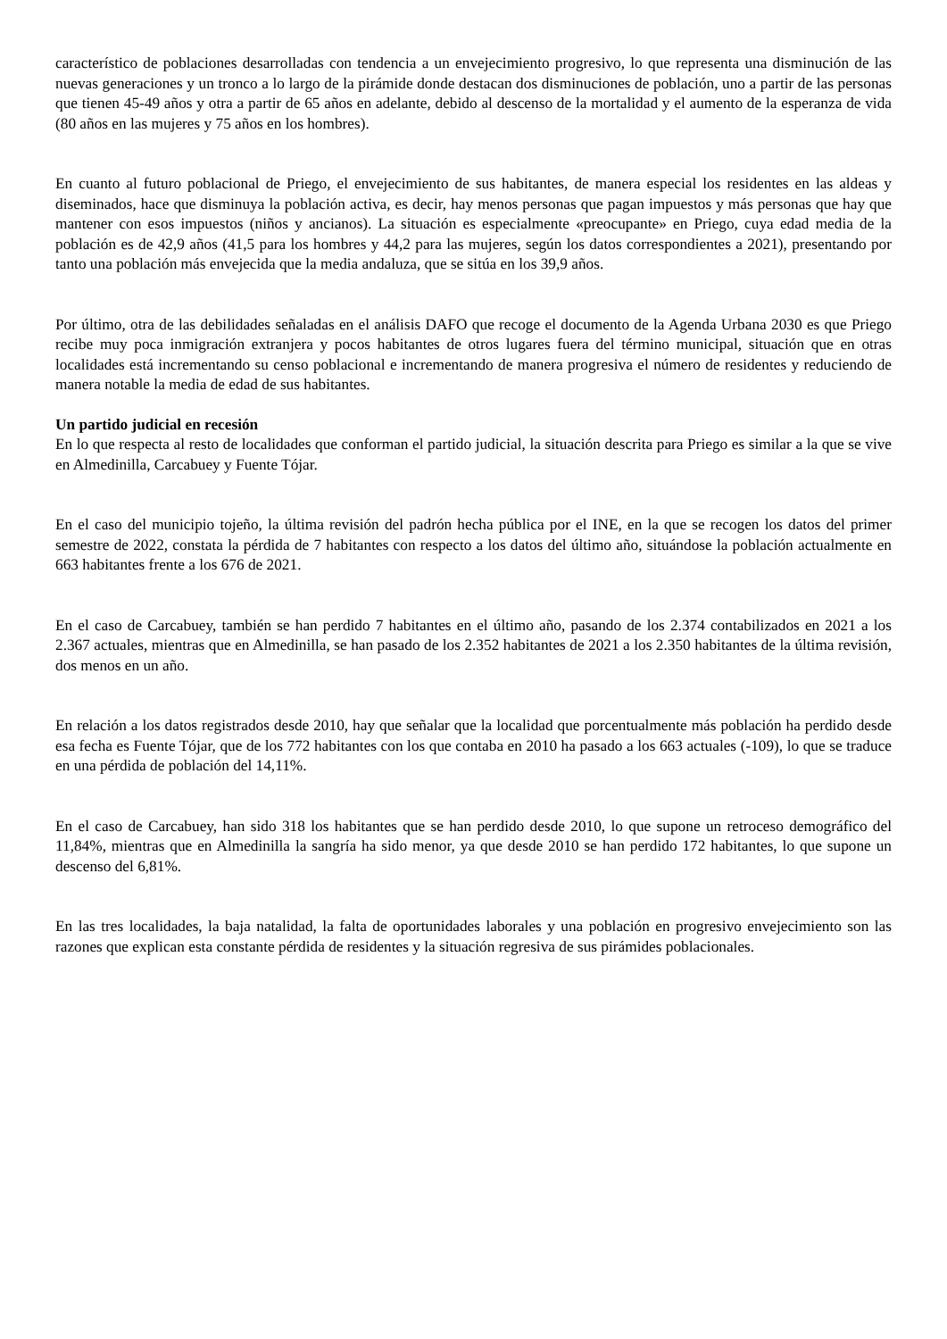característico de poblaciones desarrolladas con tendencia a un envejecimiento progresivo, lo que representa una disminución de las nuevas generaciones y un tronco a lo largo de la pirámide donde destacan dos disminuciones de población, uno a partir de las personas que tienen 45-49 años y otra a partir de 65 años en adelante, debido al descenso de la mortalidad y el aumento de la esperanza de vida (80 años en las mujeres y 75 años en los hombres).
En cuanto al futuro poblacional de Priego, el envejecimiento de sus habitantes, de manera especial los residentes en las aldeas y diseminados, hace que disminuya la población activa, es decir, hay menos personas que pagan impuestos y más personas que hay que mantener con esos impuestos (niños y ancianos). La situación es especialmente «preocupante» en Priego, cuya edad media de la población es de 42,9 años (41,5 para los hombres y 44,2 para las mujeres, según los datos correspondientes a 2021), presentando por tanto una población más envejecida que la media andaluza, que se sitúa en los 39,9 años.
Por último, otra de las debilidades señaladas en el análisis DAFO que recoge el documento de la Agenda Urbana 2030 es que Priego recibe muy poca inmigración extranjera y pocos habitantes de otros lugares fuera del término municipal, situación que en otras localidades está incrementando su censo poblacional e incrementando de manera progresiva el número de residentes y reduciendo de manera notable la media de edad de sus habitantes.
Un partido judicial en recesión
En lo que respecta al resto de localidades que conforman el partido judicial, la situación descrita para Priego es similar a la que se vive en Almedinilla, Carcabuey y Fuente Tójar.
En el caso del municipio tojeño, la última revisión del padrón hecha pública por el INE, en la que se recogen los datos del primer semestre de 2022, constata la pérdida de 7 habitantes con respecto a los datos del último año, situándose la población actualmente en 663 habitantes frente a los 676 de 2021.
En el caso de Carcabuey, también se han perdido 7 habitantes en el último año, pasando de los 2.374 contabilizados en 2021 a los 2.367 actuales, mientras que en Almedinilla, se han pasado de los 2.352 habitantes de 2021 a los 2.350 habitantes de la última revisión, dos menos en un año.
En relación a los datos registrados desde 2010, hay que señalar que la localidad que porcentualmente más población ha perdido desde esa fecha es Fuente Tójar, que de los 772 habitantes con los que contaba en 2010 ha pasado a los 663 actuales (-109), lo que se traduce en una pérdida de población del 14,11%.
En el caso de Carcabuey, han sido 318 los habitantes que se han perdido desde 2010, lo que supone un retroceso demográfico del 11,84%, mientras que en Almedinilla la sangría ha sido menor, ya que desde 2010 se han perdido 172 habitantes, lo que supone un descenso del 6,81%.
En las tres localidades, la baja natalidad, la falta de oportunidades laborales y una población en progresivo envejecimiento son las razones que explican esta constante pérdida de residentes y la situación regresiva de sus pirámides poblacionales.